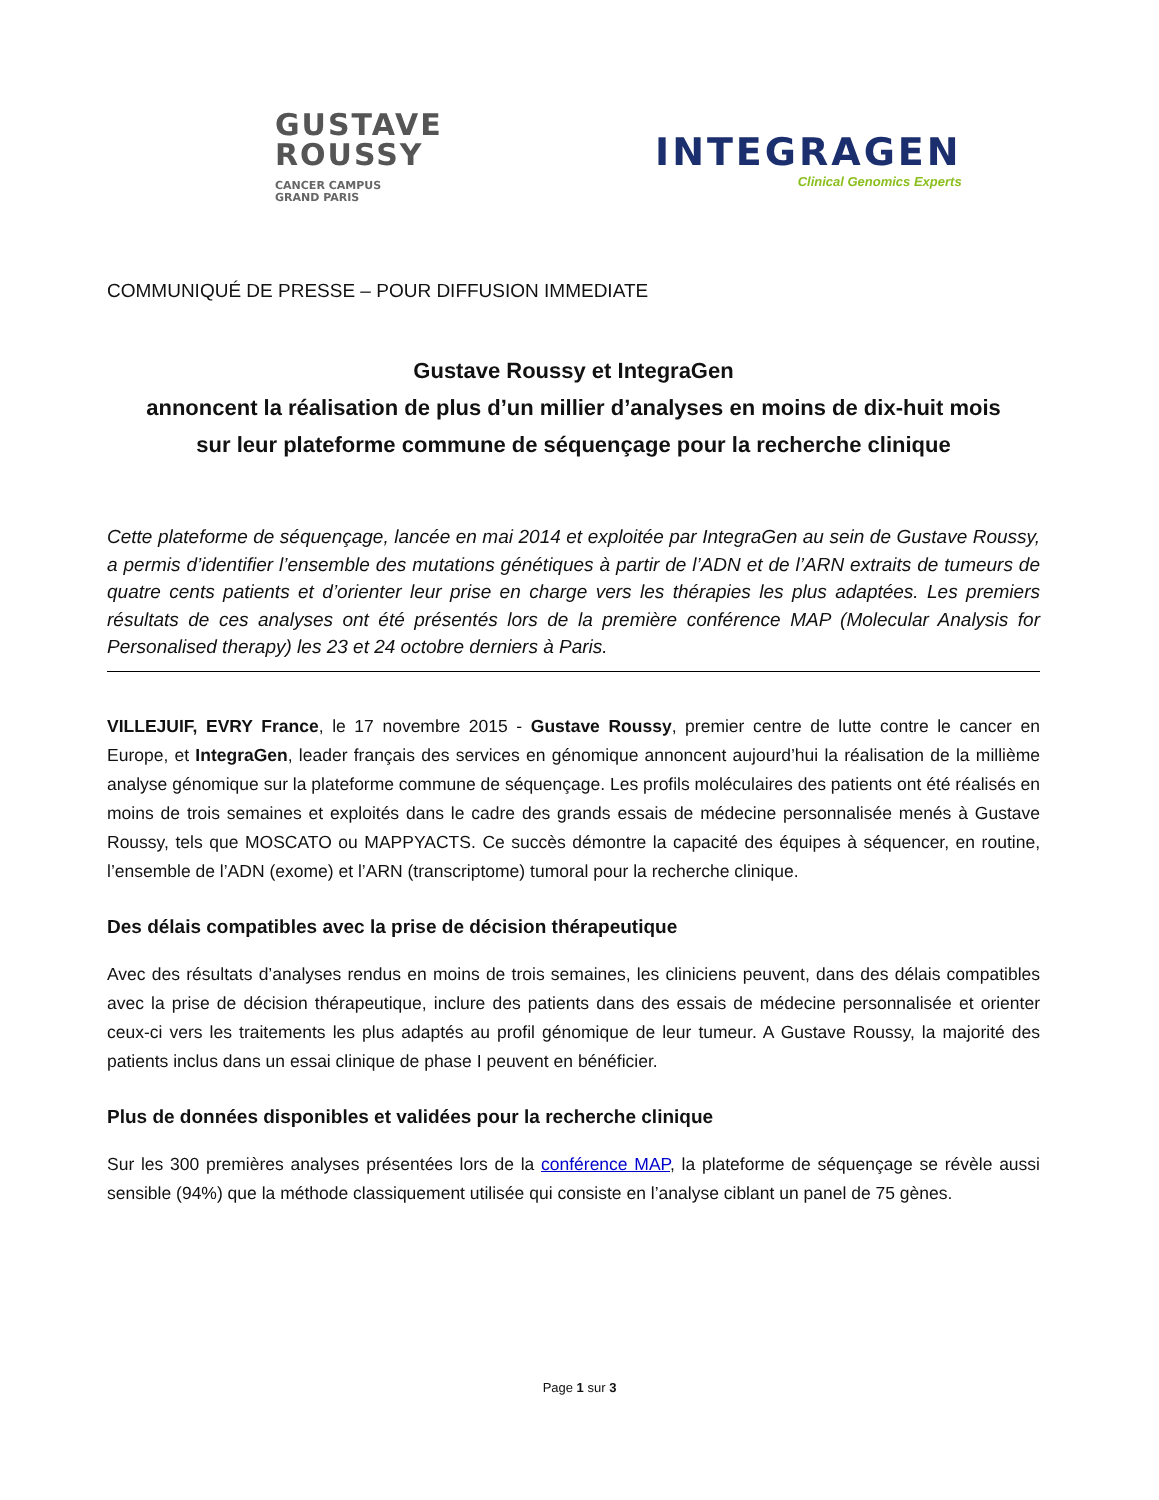GUSTAVE
ROUSSY
CANCER CAMPUS
GRAND PARIS
INTEGRAGEN
Clinical Genomics Experts
COMMUNIQUÉ DE PRESSE – POUR DIFFUSION IMMEDIATE
Gustave Roussy et IntegraGen
annoncent la réalisation de plus d’un millier d’analyses en moins de dix-huit mois
sur leur plateforme commune de séquençage pour la recherche clinique
Cette plateforme de séquençage, lancée en mai 2014 et exploitée par IntegraGen au sein de Gustave Roussy, a permis d’identifier l’ensemble des mutations génétiques à partir de l’ADN et de l’ARN extraits de tumeurs de quatre cents patients et d’orienter leur prise en charge vers les thérapies les plus adaptées. Les premiers résultats de ces analyses ont été présentés lors de la première conférence MAP (Molecular Analysis for Personalised therapy) les 23 et 24 octobre derniers à Paris.
VILLEJUIF, EVRY France, le 17 novembre 2015 - Gustave Roussy, premier centre de lutte contre le cancer en Europe, et IntegraGen, leader français des services en génomique annoncent aujourd’hui la réalisation de la millième analyse génomique sur la plateforme commune de séquençage. Les profils moléculaires des patients ont été réalisés en moins de trois semaines et exploités dans le cadre des grands essais de médecine personnalisée menés à Gustave Roussy, tels que MOSCATO ou MAPPYACTS. Ce succès démontre la capacité des équipes à séquencer, en routine, l’ensemble de l’ADN (exome) et l’ARN (transcriptome) tumoral pour la recherche clinique.
Des délais compatibles avec la prise de décision thérapeutique
Avec des résultats d’analyses rendus en moins de trois semaines, les cliniciens peuvent, dans des délais compatibles avec la prise de décision thérapeutique, inclure des patients dans des essais de médecine personnalisée et orienter ceux-ci vers les traitements les plus adaptés au profil génomique de leur tumeur. A Gustave Roussy, la majorité des patients inclus dans un essai clinique de phase I peuvent en bénéficier.
Plus de données disponibles et validées pour la recherche clinique
Sur les 300 premières analyses présentées lors de la conférence MAP, la plateforme de séquençage se révèle aussi sensible (94%) que la méthode classiquement utilisée qui consiste en l’analyse ciblant un panel de 75 gènes.
Page 1 sur 3